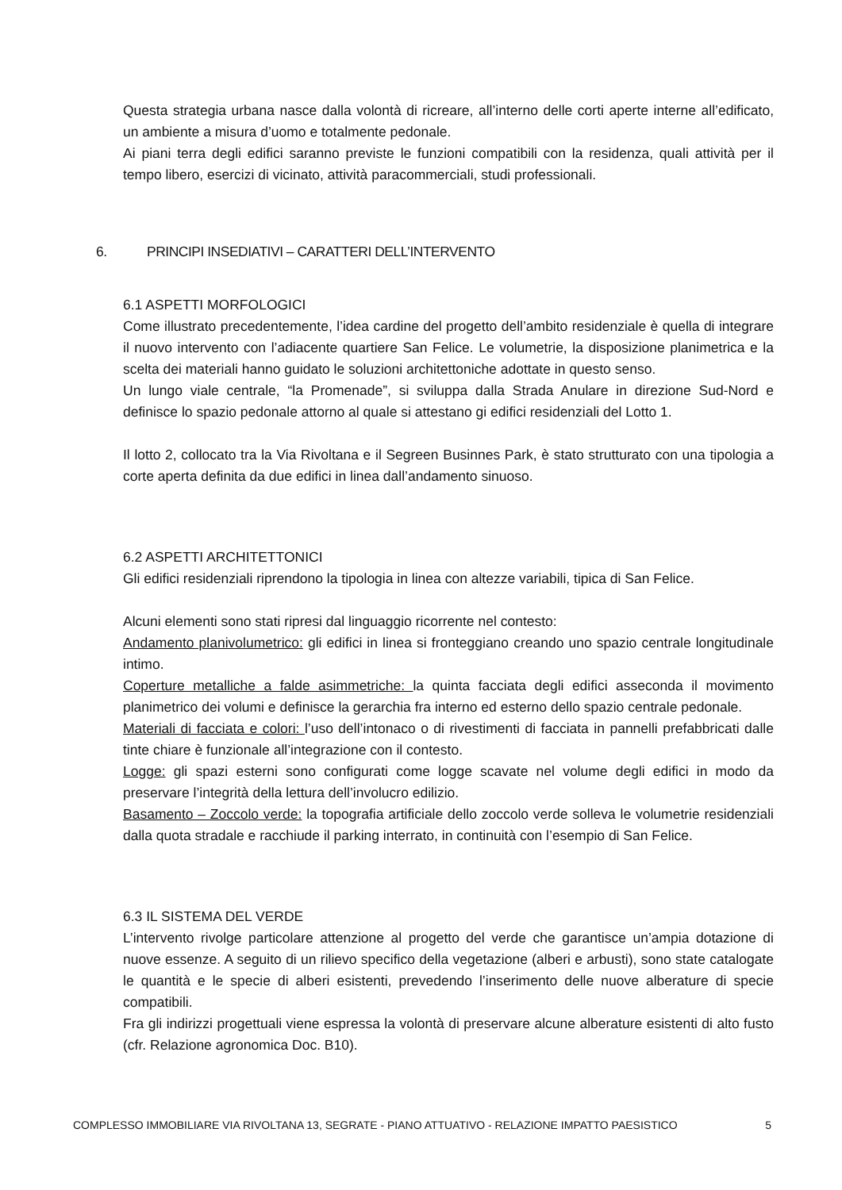Questa strategia urbana nasce dalla volontà di ricreare, all’interno delle corti aperte interne all’edificato, un ambiente a misura d’uomo e totalmente pedonale.
Ai piani terra degli edifici saranno previste le funzioni compatibili con la residenza, quali attività per il tempo libero, esercizi di vicinato, attività paracommerciali, studi professionali.
6. PRINCIPI INSEDIATIVI – CARATTERI DELL’INTERVENTO
6.1 ASPETTI MORFOLOGICI
Come illustrato precedentemente, l’idea cardine del progetto dell’ambito residenziale è quella di integrare il nuovo intervento con l’adiacente quartiere San Felice. Le volumetrie, la disposizione planimetrica e la scelta dei materiali hanno guidato le soluzioni architettoniche adottate in questo senso.
Un lungo viale centrale, “la Promenade”, si sviluppa dalla Strada Anulare in direzione Sud-Nord e definisce lo spazio pedonale attorno al quale si attestano gi edifici residenziali del Lotto 1.
Il lotto 2, collocato tra la Via Rivoltana e il Segreen Businnes Park, è stato strutturato con una tipologia a corte aperta definita da due edifici in linea dall’andamento sinuoso.
6.2 ASPETTI ARCHITETTONICI
Gli edifici residenziali riprendono la tipologia in linea con altezze variabili, tipica di San Felice.
Alcuni elementi sono stati ripresi dal linguaggio ricorrente nel contesto:
Andamento planivolumetrico: gli edifici in linea si fronteggiano creando uno spazio centrale longitudinale intimo.
Coperture metalliche a falde asimmetriche: la quinta facciata degli edifici asseconda il movimento planimetrico dei volumi e definisce la gerarchia fra interno ed esterno dello spazio centrale pedonale.
Materiali di facciata e colori: l’uso dell’intonaco o di rivestimenti di facciata in pannelli prefabbricati dalle tinte chiare è funzionale all’integrazione con il contesto.
Logge: gli spazi esterni sono configurati come logge scavate nel volume degli edifici in modo da preservare l’integrità della lettura dell’involucro edilizio.
Basamento – Zoccolo verde: la topografia artificiale dello zoccolo verde solleva le volumetrie residenziali dalla quota stradale e racchiude il parking interrato, in continuità con l’esempio di San Felice.
6.3 IL SISTEMA DEL VERDE
L’intervento rivolge particolare attenzione al progetto del verde che garantisce un’ampia dotazione di nuove essenze. A seguito di un rilievo specifico della vegetazione (alberi e arbusti), sono state catalogate le quantità e le specie di alberi esistenti, prevedendo l’inserimento delle nuove alberature di specie compatibili.
Fra gli indirizzi progettuali viene espressa la volontà di preservare alcune alberature esistenti di alto fusto (cfr. Relazione agronomica Doc. B10).
COMPLESSO IMMOBILIARE VIA RIVOLTANA 13, SEGRATE - PIANO ATTUATIVO - RELAZIONE IMPATTO PAESISTICO 5